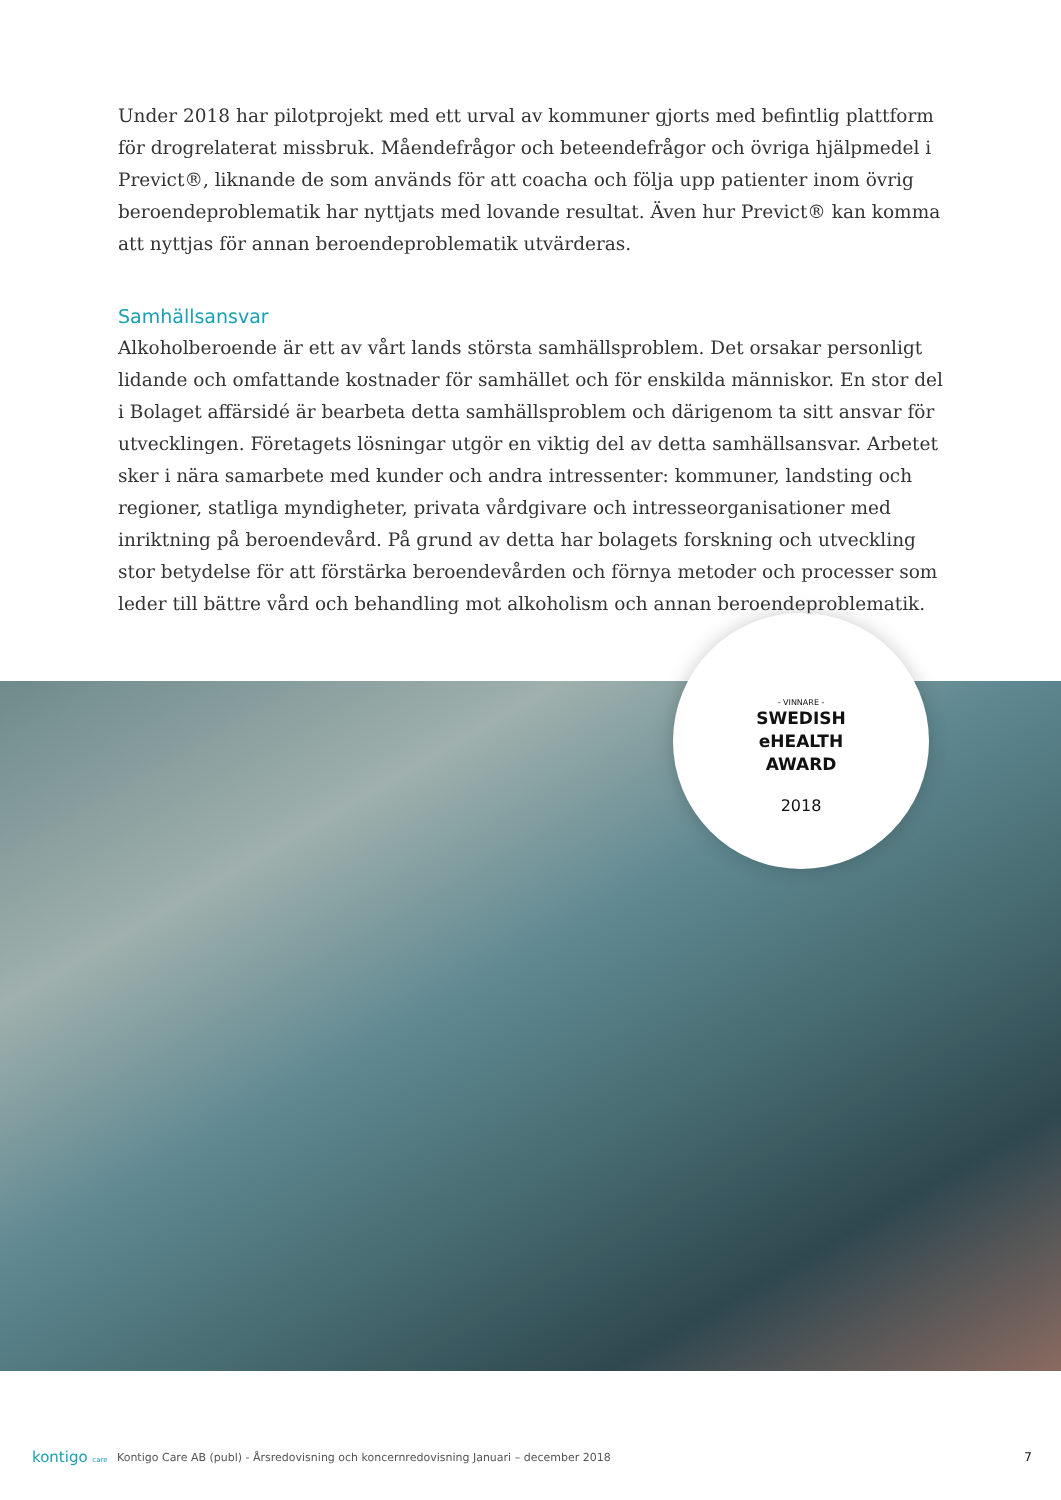Under 2018 har pilotprojekt med ett urval av kommuner gjorts med befintlig plattform för drogrelaterat missbruk. Måendefrågor och beteendefrågor och övriga hjälpmedel i Previct®, liknande de som används för att coacha och följa upp patienter inom övrig beroendeproble­matik har nyttjats med lovande resultat. Även hur Previct® kan komma att nyttjas för annan beroendeproblematik utvärderas.
Samhällsansvar
Alkoholberoende är ett av vårt lands största samhällsproblem. Det orsakar personligt lidande och omfattande kostnader för samhället och för enskilda människor. En stor del i Bolaget af­färsidé är bearbeta detta samhällsproblem och därigenom ta sitt ansvar för utvecklingen. Fö­retagets lösningar utgör en viktig del av detta samhällsansvar. Arbetet sker i nära samarbete med kunder och andra intressenter: kommuner, landsting och regioner, statliga myndigheter, privata vårdgivare och intresseorganisationer med inriktning på beroendevård. På grund av detta har bolagets forskning och utveckling stor betydelse för att förstärka beroendevården och förnya metoder och processer som leder till bättre vård och behandling mot alkoholism och annan beroendeproblematik.
- VINNARE -
SWEDISH
eHEALTH
AWARD
2018
kontigo care
Kontigo Care AB (publ) - Årsredovisning och koncernredovisning Januari – december 2018
7